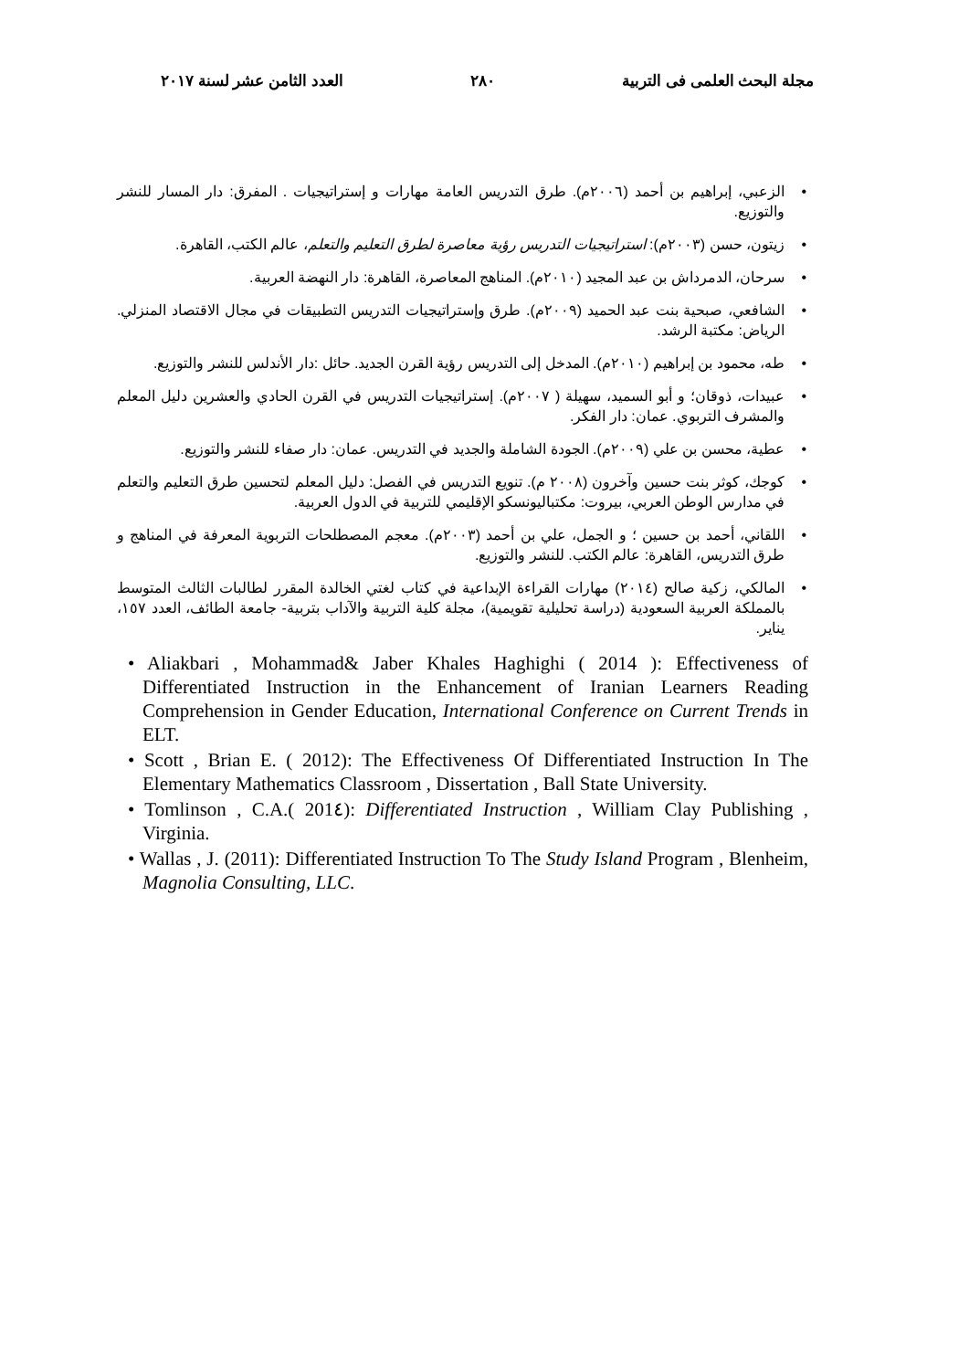مجلة البحث العلمى فى التربية ٢٨٠ العدد الثامن عشر لسنة ٢٠١٧
• الزعبي، إبراهيم بن أحمد (٢٠٠٦م). طرق التدريس العامة مهارات و إستراتيجيات . المفرق: دار المسار للنشر والتوزيع.
• زيتون، حسن (٢٠٠٣م): استراتيجيات التدريس رؤية معاصرة لطرق التعليم والتعلم، عالم الكتب، القاهرة.
• سرحان، الدمرداش بن عبد المجيد (٢٠١٠م). المناهج المعاصرة، القاهرة: دار النهضة العربية.
• الشافعي، صبحية بنت عبد الحميد (٢٠٠٩م). طرق وإستراتيجيات التدريس التطبيقات في مجال الاقتصاد المنزلي. الرياض: مكتبة الرشد.
• طه، محمود بن إبراهيم (٢٠١٠م). المدخل إلى التدريس رؤية القرن الجديد. حائل :دار الأندلس للنشر والتوزيع.
• عبيدات، ذوقان؛ و أبو السميد، سهيلة ( ٢٠٠٧م). إستراتيجيات التدريس في القرن الحادي والعشرين دليل المعلم والمشرف التربوي. عمان: دار الفكر.
• عطية، محسن بن علي (٢٠٠٩م). الجودة الشاملة والجديد في التدريس. عمان: دار صفاء للنشر والتوزيع.
• كوجك، كوثر بنت حسين وآخرون (٢٠٠٨ م). تنويع التدريس في الفصل: دليل المعلم لتحسين طرق التعليم والتعلم في مدارس الوطن العربي، بيروت: مكتباليونسكو الإقليمي للتربية في الدول العربية.
• اللقاني، أحمد بن حسين ؛ و الجمل، علي بن أحمد (٢٠٠٣م). معجم المصطلحات التربوية المعرفة في المناهج و طرق التدريس، القاهرة: عالم الكتب. للنشر والتوزيع.
• المالكي، زكية صالح (٢٠١٤) مهارات القراءة الإبداعية في كتاب لغتي الخالدة المقرر لطالبات الثالث المتوسط بالمملكة العربية السعودية (دراسة تحليلية تقويمية)، مجلة كلية التربية والآداب بتربية- جامعة الطائف، العدد ١٥٧، يناير.
• Aliakbari , Mohammad& Jaber Khales Haghighi ( 2014 ): Effectiveness of Differentiated Instruction in the Enhancement of Iranian Learners Reading Comprehension in Gender Education, International Conference on Current Trends in ELT.
• Scott , Brian E. ( 2012): The Effectiveness Of Differentiated Instruction In The Elementary Mathematics Classroom , Dissertation , Ball State University.
• Tomlinson , C.A.( 201٤): Differentiated Instruction , William Clay Publishing , Virginia.
• Wallas , J. (2011): Differentiated Instruction To The Study Island Program , Blenheim, Magnolia Consulting, LLC.